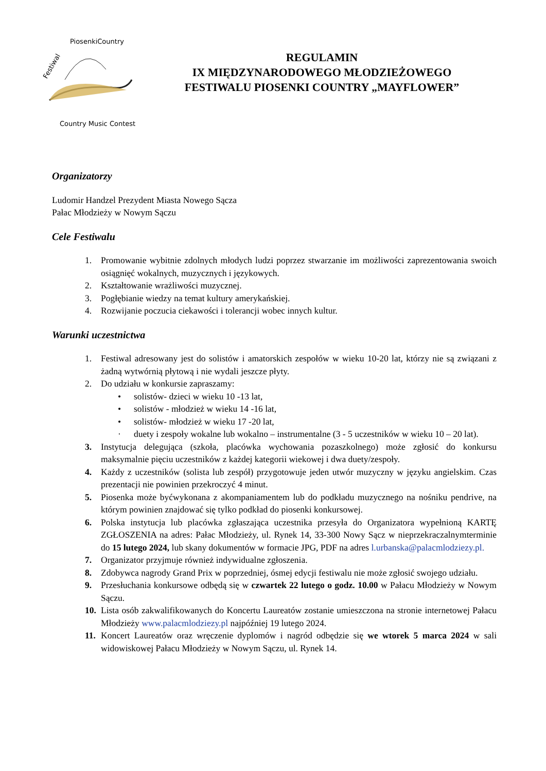Festiwal
PiosenkiCountry
Country Music Contest
REGULAMIN
IX MIĘDZYNARODOWEGO MŁODZIEŻOWEGO
FESTIWALU PIOSENKI COUNTRY „MAYFLOWER”
Organizatorzy
Ludomir Handzel Prezydent Miasta Nowego Sącza
Pałac Młodzieży w Nowym Sączu
Cele Festiwalu
1. Promowanie wybitnie zdolnych młodych ludzi poprzez stwarzanie im możliwości zaprezentowania swoich osiągnięć wokalnych, muzycznych i językowych.
2. Kształtowanie wrażliwości muzycznej.
3. Pogłębianie wiedzy na temat kultury amerykańskiej.
4. Rozwijanie poczucia ciekawości i tolerancji wobec innych kultur.
Warunki uczestnictwa
1. Festiwal adresowany jest do solistów i amatorskich zespołów w wieku 10-20 lat, którzy nie są związani z żadną wytwórnią płytową i nie wydali jeszcze płyty.
2. Do udziału w konkursie zapraszamy:
• solistów- dzieci w wieku 10 -13 lat,
• solistów - młodzież w wieku 14 -16 lat,
• solistów- młodzież w wieku 17 -20 lat,
· duety i zespoły wokalne lub wokalno – instrumentalne (3 - 5 uczestników w wieku 10 – 20 lat).
3. Instytucja delegująca (szkoła, placówka wychowania pozaszkolnego) może zgłosić do konkursu maksymalnie pięciu uczestników z każdej kategorii wiekowej i dwa duety/zespoły.
4. Każdy z uczestników (solista lub zespół) przygotowuje jeden utwór muzyczny w języku angielskim. Czas prezentacji nie powinien przekroczyć 4 minut.
5. Piosenka może byćwykonana z akompaniamentem lub do podkładu muzycznego na nośniku pendrive, na którym powinien znajdować się tylko podkład do piosenki konkursowej.
6. Polska instytucja lub placówka zgłaszająca uczestnika przesyła do Organizatora wypełnioną KARTĘ ZGŁOSZENIA na adres: Pałac Młodzieży, ul. Rynek 14, 33-300 Nowy Sącz w nieprzekraczalnymterminie do 15 lutego 2024, lub skany dokumentów w formacie JPG, PDF na adres l.urbanska@palacmlodziezy.pl.
7. Organizator przyjmuje również indywidualne zgłoszenia.
8. Zdobywca nagrody Grand Prix w poprzedniej, ósmej edycji festiwalu nie może zgłosić swojego udziału.
9. Przesłuchania konkursowe odbędą się w czwartek 22 lutego o godz. 10.00 w Pałacu Młodzieży w Nowym Sączu.
10. Lista osób zakwalifikowanych do Koncertu Laureatów zostanie umieszczona na stronie internetowej Pałacu Młodzieży www.palacmlodziezy.pl najpóźniej 19 lutego 2024.
11. Koncert Laureatów oraz wręczenie dyplomów i nagród odbędzie się we wtorek 5 marca 2024 w sali widowiskowej Pałacu Młodzieży w Nowym Sączu, ul. Rynek 14.